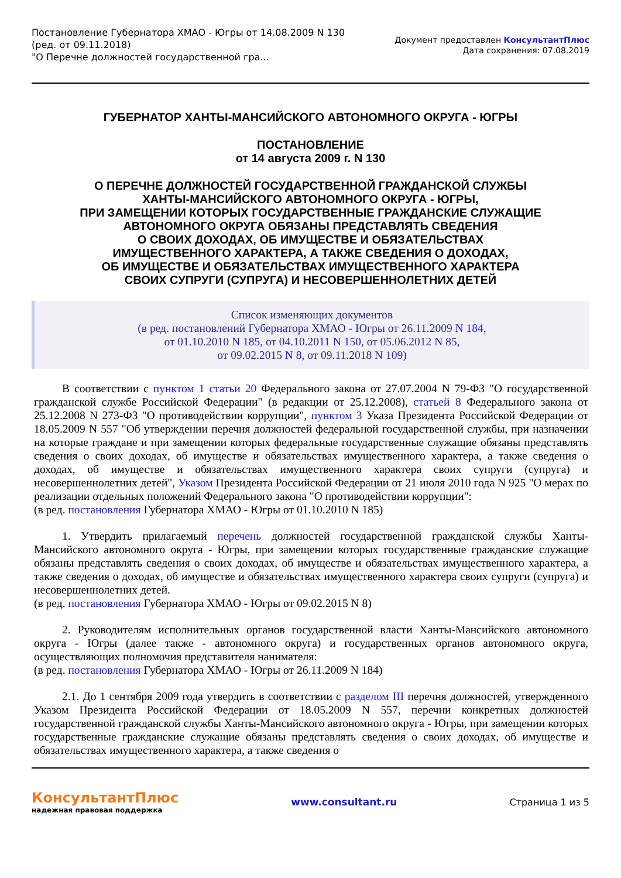Постановление Губернатора ХМАО - Югры от 14.08.2009 N 130
(ред. от 09.11.2018)
"О Перечне должностей государственной гра...
Документ предоставлен КонсультантПлюс
Дата сохранения: 07.08.2019
ГУБЕРНАТОР ХАНТЫ-МАНСИЙСКОГО АВТОНОМНОГО ОКРУГА - ЮГРЫ
ПОСТАНОВЛЕНИЕ
от 14 августа 2009 г. N 130
О ПЕРЕЧНЕ ДОЛЖНОСТЕЙ ГОСУДАРСТВЕННОЙ ГРАЖДАНСКОЙ СЛУЖБЫ
ХАНТЫ-МАНСИЙСКОГО АВТОНОМНОГО ОКРУГА - ЮГРЫ,
ПРИ ЗАМЕЩЕНИИ КОТОРЫХ ГОСУДАРСТВЕННЫЕ ГРАЖДАНСКИЕ СЛУЖАЩИЕ
АВТОНОМНОГО ОКРУГА ОБЯЗАНЫ ПРЕДСТАВЛЯТЬ СВЕДЕНИЯ
О СВОИХ ДОХОДАХ, ОБ ИМУЩЕСТВЕ И ОБЯЗАТЕЛЬСТВАХ
ИМУЩЕСТВЕННОГО ХАРАКТЕРА, А ТАКЖЕ СВЕДЕНИЯ О ДОХОДАХ,
ОБ ИМУЩЕСТВЕ И ОБЯЗАТЕЛЬСТВАХ ИМУЩЕСТВЕННОГО ХАРАКТЕРА
СВОИХ СУПРУГИ (СУПРУГА) И НЕСОВЕРШЕННОЛЕТНИХ ДЕТЕЙ
Список изменяющих документов
(в ред. постановлений Губернатора ХМАО - Югры от 26.11.2009 N 184,
от 01.10.2010 N 185, от 04.10.2011 N 150, от 05.06.2012 N 85,
от 09.02.2015 N 8, от 09.11.2018 N 109)
В соответствии с пунктом 1 статьи 20 Федерального закона от 27.07.2004 N 79-ФЗ "О государственной гражданской службе Российской Федерации" (в редакции от 25.12.2008), статьей 8 Федерального закона от 25.12.2008 N 273-ФЗ "О противодействии коррупции", пунктом 3 Указа Президента Российской Федерации от 18.05.2009 N 557 "Об утверждении перечня должностей федеральной государственной службы, при назначении на которые граждане и при замещении которых федеральные государственные служащие обязаны представлять сведения о своих доходах, об имуществе и обязательствах имущественного характера, а также сведения о доходах, об имуществе и обязательствах имущественного характера своих супруги (супруга) и несовершеннолетних детей", Указом Президента Российской Федерации от 21 июля 2010 года N 925 "О мерах по реализации отдельных положений Федерального закона "О противодействии коррупции":
(в ред. постановления Губернатора ХМАО - Югры от 01.10.2010 N 185)
1. Утвердить прилагаемый перечень должностей государственной гражданской службы Ханты-Мансийского автономного округа - Югры, при замещении которых государственные гражданские служащие обязаны представлять сведения о своих доходах, об имуществе и обязательствах имущественного характера, а также сведения о доходах, об имуществе и обязательствах имущественного характера своих супруги (супруга) и несовершеннолетних детей.
(в ред. постановления Губернатора ХМАО - Югры от 09.02.2015 N 8)
2. Руководителям исполнительных органов государственной власти Ханты-Мансийского автономного округа - Югры (далее также - автономного округа) и государственных органов автономного округа, осуществляющих полномочия представителя нанимателя:
(в ред. постановления Губернатора ХМАО - Югры от 26.11.2009 N 184)
2.1. До 1 сентября 2009 года утвердить в соответствии с разделом III перечня должностей, утвержденного Указом Президента Российской Федерации от 18.05.2009 N 557, перечни конкретных должностей государственной гражданской службы Ханты-Мансийского автономного округа - Югры, при замещении которых государственные гражданские служащие обязаны представлять сведения о своих доходах, об имуществе и обязательствах имущественного характера, а также сведения о
КонсультантПлюс
надежная правовая поддержка
www.consultant.ru Страница 1 из 5